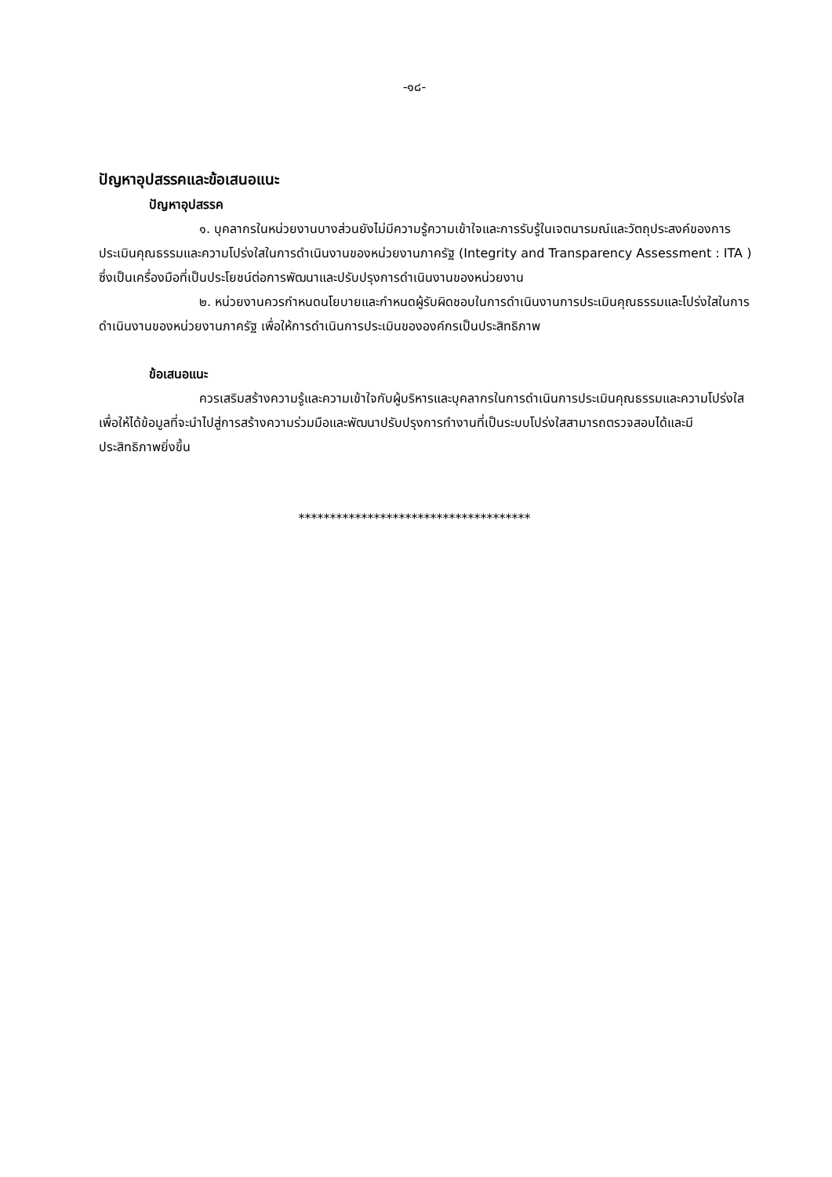-๑๘-
ปัญหาอุปสรรคและข้อเสนอแนะ
ปัญหาอุปสรรค
๑. บุคลากรในหน่วยงานบางส่วนยังไม่มีความรู้ความเข้าใจและการรับรู้ในเจตนารมณ์และวัตถุประสงค์ของการประเมินคุณธรรมและความโปร่งใสในการดำเนินงานของหน่วยงานภาครัฐ (Integrity and Transparency Assessment : ITA ) ซึ่งเป็นเครื่องมือที่เป็นประโยชน์ต่อการพัฒนาและปรับปรุงการดำเนินงานของหน่วยงาน
๒. หน่วยงานควรกำหนดนโยบายและกำหนดผู้รับผิดชอบในการดำเนินงานการประเมินคุณธรรมและโปร่งใสในการดำเนินงานของหน่วยงานภาครัฐ เพื่อให้การดำเนินการประเมินขององค์กรเป็นประสิทธิภาพ
ข้อเสนอแนะ
ควรเสริมสร้างความรู้และความเข้าใจกับผู้บริหารและบุคลากรในการดำเนินการประเมินคุณธรรมและความโปร่งใสเพื่อให้ได้ข้อมูลที่จะนำไปสู่การสร้างความร่วมมือและพัฒนาปรับปรุงการทำงานที่เป็นระบบโปร่งใสสามารถตรวจสอบได้และมีประสิทธิภาพยิ่งขึ้น
*************************************